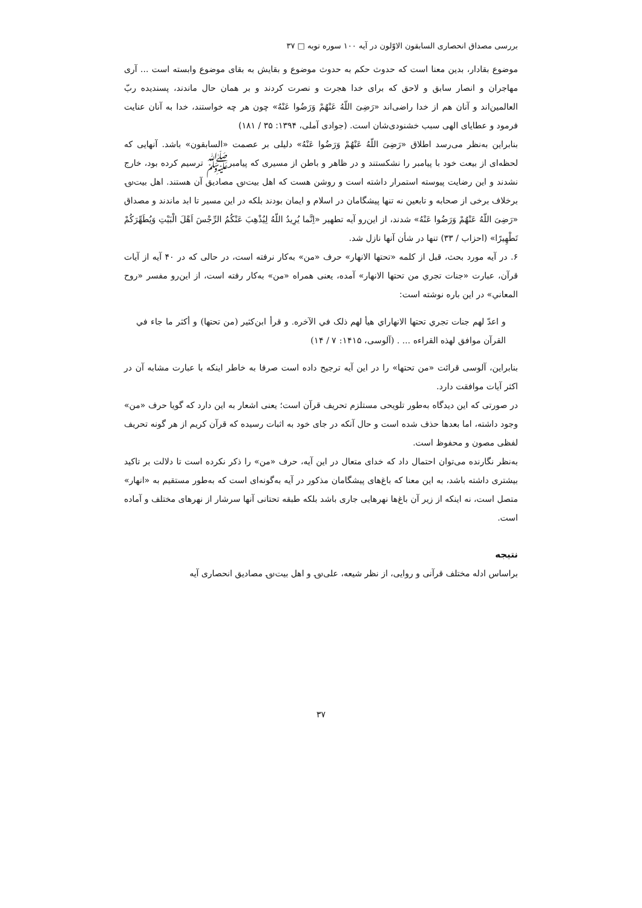بررسی مصداق انحصاری السابقون الاوّلون در آیه ۱۰۰ سوره توبه □ ۳۷
موضوع بقادار، بدین معنا است که حدوث حکم به حدوث موضوع و بقایش به بقای موضوع وابسته است ... آری مهاجران و انصار سابق و لاحق که برای خدا هجرت و نصرت کردند و بر همان حال ماندند، پسندیده ربّ العالمین‌اند و آنان هم از خدا راضی‌اند «رَضِیَ اللّهُ عَنْهُمْ وَرَضُوا عَنْهُ» چون هر چه خواستند، خدا به آنان عنایت فرمود و عطایای الهی سبب خشنودی‌شان است. (جوادی آملی، ۱۳۹۴: ۳۵ / ۱۸۱)
بنابراین به‌نظر می‌رسد اطلاق «رَضِیَ اللّهُ عَنْهُمْ وَرَضُوا عَنْهُ» دلیلی بر عصمت «السابقون» باشد. آنهایی که لحظه‌ای از بیعت خود با پیامبر را نشکستند و در ظاهر و باطن از مسیری که پیامبرﷺ ترسیم کرده بود، خارج نشدند و این رضایت پیوسته استمرار داشته است و روشن هست که اهل بیت؈ مصادیق آن هستند. اهل بیت؈ برخلاف برخی از صحابه و تابعین نه تنها پیشگامان در اسلام و ایمان بودند بلکه در این مسیر تا ابد ماندند و مصداق «رَضِیَ اللّهُ عَنْهُمْ وَرَضُوا عَنْهُ» شدند، از این‌رو آیه تطهیر «اِنَّما یُرِیدُ اللّهُ لِیُذْهِبَ عَنْکُمُ الرِّجْسَ اَهْلَ الْبَیْتِ وَیُطَهِّرَکُمْ تَطْهِیرًا» (احزاب / ۳۳) تنها در شأن آنها نازل شد.
۶. در آیه مورد بحث، قبل از کلمه «تحتها الانهار» حرف «من» به‌کار نرفته است، در حالی که در ۴۰ آیه از آیات قرآن، عبارت «جنات تجري من تحتها الانهار» آمده، یعنی همراه «من» به‌کار رفته است، از این‌رو مفسر «روح المعاني» در این باره نوشته است:
و اعدّ لهم جنات تجري تحتها الانهاراي هيأ لهم ذلک في الآخره. و قرأ ابن‌کثير (من تحتها) و أکثر ما جاء في القرآن موافق لهذه القراءه ... . (آلوسی، ۱۴۱۵: ۷ / ۱۴)
بنابراین، آلوسی قرائت «من تحتها» را در این آیه ترجیح داده است صرفا به خاطر اینکه با عبارت مشابه آن در اکثر آیات موافقت دارد.
در صورتی که این دیدگاه به‌طور تلویحی مستلزم تحریف قرآن است؛ یعنی اشعار به این دارد که گویا حرف «من» وجود داشته، اما بعدها حذف شده است و حال آنکه در جای خود به اثبات رسیده که قرآن کریم از هر گونه تحریف لفظی مصون و محفوظ است.
به‌نظر نگارنده می‌توان احتمال داد که خدای متعال در این آیه، حرف «من» را ذکر نکرده است تا دلالت بر تاکید بیشتری داشته باشد، به این معنا که باغ‌های پیشگامان مذکور در آیه به‌گونه‌ای است که به‌طور مستقیم به «انهار» متصل است، نه اینکه از زیر آن باغ‌ها نهرهایی جاری باشد بلکه طبقه تحتانی آنها سرشار از نهرهای مختلف و آماده است.
نتیجه
براساس ادله مختلف قرآنی و روایی، از نظر شیعه، علی؈ و اهل بیت؈ مصادیق انحصاری آیه
۳۷